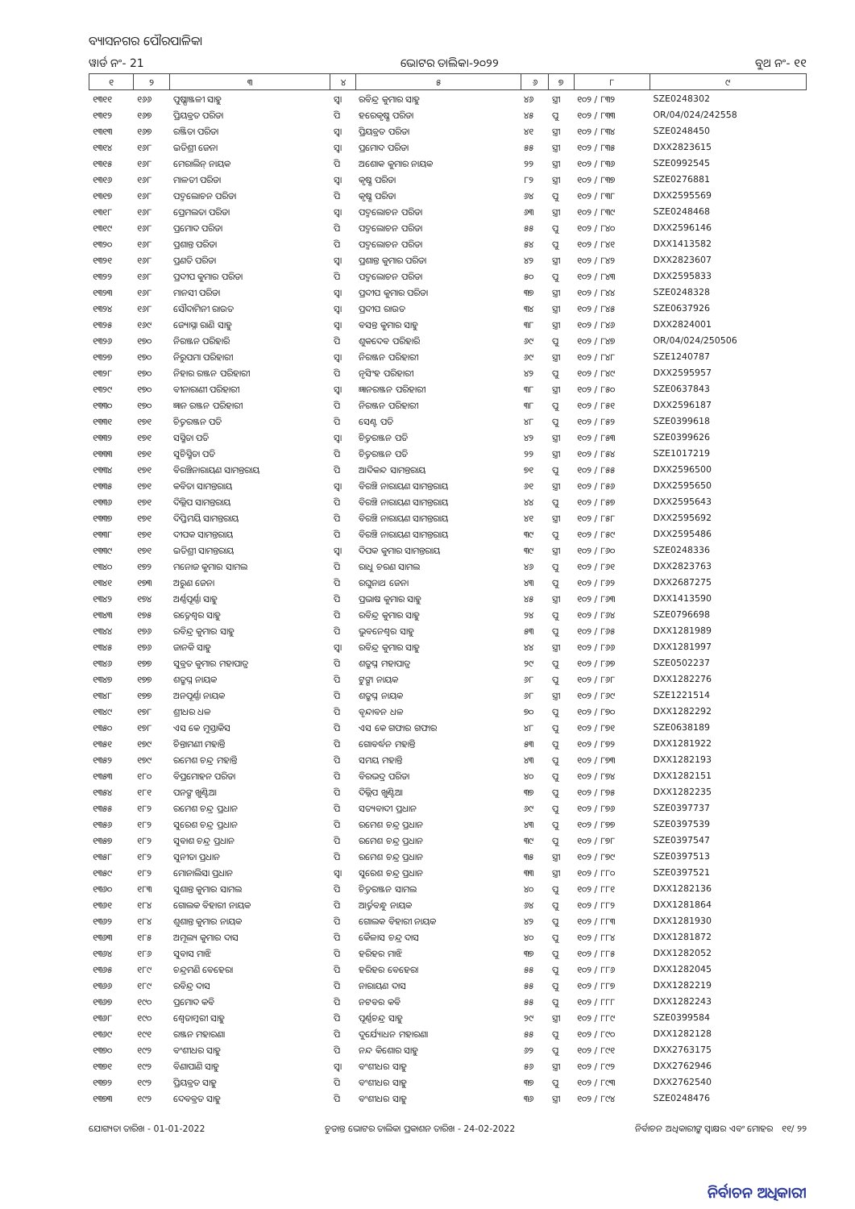ବ୍ୟାସନଗର ପୌରପାଳିକା
ୱାର୍ଡ ନଂ- 21 ଭୋଟର ତାଲିକା-୨୦୨୨ ବୁଥ ନଂ- ୧୧
| ୧ | ୨ | ୩ | ୪ | ୫ | ୬ | ୭ | ୮ | ୯ |
| --- | --- | --- | --- | --- | --- | --- | --- | --- |
| ୧୩୧୧ | ୧୬୬ | ପୁଷ୍ପାଞ୍ଜଳୀ ସାହୁ | ସ୍ୱା | ରବିନ୍ଦ୍ର କୁମାର ସାହୁ | ୪୬ | ସ୍ତ୍ରୀ | ୧୦୨ / ୮୩୨ | SZE0248302 |
| ୧୩୧୨ | ୧୬୭ | ପ୍ରିୟବ୍ରତ ପରିଡା | ପି | ହରେକୃଷ୍ଣ ପରିଡା | ୪୫ | ପୁ | ୧୦୨ / ୮୩୩ | OR/04/024/242558 |
| ୧୩୧୩ | ୧୬୭ | ରଞ୍ଜିତା ପରିଡା | ସ୍ୱା | ପ୍ରିୟବ୍ରତ ପରିଡା | ୪୧ | ସ୍ତ୍ରୀ | ୧୦୨ / ୮୩୪ | SZE0248450 |
| ୧୩୧୪ | ୧୬୮ | ଇତିଶ୍ରୀ ଜେନା | ସ୍ୱା | ପ୍ରମୋଦ ପରିଡା | ୫୫ | ସ୍ତ୍ରୀ | ୧୦୨ / ୮୩୫ | DXX2823615 |
| ୧୩୧୫ | ୧୬୮ | ମେରାଲିନ୍ ନାୟକ | ପି | ଅଶୋକ କୁମାର ନାୟକ | ୨୨ | ସ୍ତ୍ରୀ | ୧୦୨ / ୮୩୬ | SZE0992545 |
| ୧୩୧୬ | ୧୬୮ | ମାଳତୀ ପରିଡା | ସ୍ୱା | କୃଷ୍ଣ ପରିଡା | ୮୨ | ସ୍ତ୍ରୀ | ୧୦୨ / ୮୩୭ | SZE0276881 |
| ୧୩୧୭ | ୧୬୮ | ପଦ୍ମଲୋଚନ ପରିଡା | ପି | କୃଷ୍ଣ ପରିଡା | ୬୪ | ପୁ | ୧୦୨ / ୮୩୮ | DXX2595569 |
| ୧୩୧୮ | ୧୬୮ | ପ୍ରେମଲତା ପରିଡା | ସ୍ୱା | ପଦ୍ମଲୋଚନ ପରିଡା | ୬୩ | ସ୍ତ୍ରୀ | ୧୦୨ / ୮୩୯ | SZE0248468 |
| ୧୩୧୯ | ୧୬୮ | ପ୍ରମୋଦ ପରିଡା | ପି | ପଦ୍ମଲୋଚନ ପରିଡା | ୫୫ | ପୁ | ୧୦୨ / ୮୪୦ | DXX2596146 |
| ୧୩୨୦ | ୧୬୮ | ପ୍ରଶାନ୍ତ ପରିଡା | ପି | ପଦ୍ମଲୋଚନ ପରିଡା | ୫୪ | ପୁ | ୧୦୨ / ୮୪୧ | DXX1413582 |
| ୧୩୨୧ | ୧୬୮ | ପ୍ରଣତି ପରିଡା | ସ୍ୱା | ପ୍ରଶାନ୍ତ କୁମାର ପରିଡା | ୪୨ | ସ୍ତ୍ରୀ | ୧୦୨ / ୮୪୨ | DXX2823607 |
| ୧୩୨୨ | ୧୬୮ | ପ୍ରଦୀପ କୁମାର ପରିଡା | ପି | ପଦ୍ମଲୋଚନ ପରିଡା | ୫୦ | ପୁ | ୧୦୨ / ୮୪୩ | DXX2595833 |
| ୧୩୨୩ | ୧୬୮ | ମାନସୀ ପରିଡା | ସ୍ୱା | ପ୍ରଦୀପ କୁମାର ପରିଡା | ୩୭ | ସ୍ତ୍ରୀ | ୧୦୨ / ୮୪୪ | SZE0248328 |
| ୧୩୨୪ | ୧୬୮ | ସୌଦାମିନୀ ରାଉତ | ସ୍ୱା | ପ୍ରଦୀପ ରାଉତ | ୩୪ | ସ୍ତ୍ରୀ | ୧୦୨ / ୮୪୫ | SZE0637926 |
| ୧୩୨୫ | ୧୬୯ | ଜ୍ୟୋସ୍ନା ରାଣି ସାହୁ | ସ୍ୱା | ବସନ୍ତ କୁମାର ସାହୁ | ୩୮ | ସ୍ତ୍ରୀ | ୧୦୨ / ୮୪୬ | DXX2824001 |
| ୧୩୨୬ | ୧୭୦ | ନିରଞ୍ଜନ ପରିହାରି | ପି | ଶୁକଦେବ ପରିହାରି | ୬୯ | ପୁ | ୧୦୨ / ୮୪୭ | OR/04/024/250506 |
| ୧୩୨୭ | ୧୭୦ | ନିରୁପମା ପରିହାରୀ | ସ୍ୱା | ନିରଞ୍ଜନ ପରିହାରୀ | ୬୯ | ସ୍ତ୍ରୀ | ୧୦୨ / ୮୪୮ | SZE1240787 |
| ୧୩୨୮ | ୧୭୦ | ନିହାର ରଞ୍ଜନ ପରିହାରୀ | ପି | ନୃସିଂହ ପରିହାରୀ | ୪୨ | ପୁ | ୧୦୨ / ୮୪୯ | DXX2595957 |
| ୧୩୨୯ | ୧୭୦ | ବୀନାରାଣୀ ପରିହାରୀ | ସ୍ୱା | ଜ୍ଞାନରଞ୍ଜନ ପରିହାରୀ | ୩୮ | ସ୍ତ୍ରୀ | ୧୦୨ / ୮୫୦ | SZE0637843 |
| ୧୩୩୦ | ୧୭୦ | ଜ୍ଞାନ ରଞ୍ଜନ ପରିହାରୀ | ପି | ନିରଞ୍ଜନ ପରିହାରୀ | ୩୮ | ପୁ | ୧୦୨ / ୮୫୧ | DXX2596187 |
| ୧୩୩୧ | ୧୭୧ | ଚିତ୍ତରଞ୍ଜନ ପତି | ପି | ସେଣ୍ଟ ପତି | ୪୮ | ପୁ | ୧୦୨ / ୮୫୨ | SZE0399618 |
| ୧୩୩୨ | ୧୭୧ | ସସ୍ମିତା ପତି | ସ୍ୱା | ଚିତ୍ତରଞ୍ଜନ ପତି | ୪୨ | ସ୍ତ୍ରୀ | ୧୦୨ / ୮୫୩ | SZE0399626 |
| ୧୩୩୩ | ୧୭୧ | ସୁଚିସ୍ମିତା ପତି | ପି | ଚିତ୍ତରଞ୍ଜନ ପତି | ୨୨ | ସ୍ତ୍ରୀ | ୧୦୨ / ୮୫୪ | SZE1017219 |
| ୧୩୩୪ | ୧୭୧ | ବିରଞ୍ଚିନାରାୟଣ ସାମନ୍ତରାୟ | ପି | ଆଦିକନ୍ଦ ସାମନ୍ତରାୟ | ୭୧ | ପୁ | ୧୦୨ / ୮୫୫ | DXX2596500 |
| ୧୩୩୫ | ୧୭୧ | କବିତା ସାମନ୍ତରାୟ | ସ୍ୱା | ବିରଞ୍ଚି ନାରାୟଣ ସାମନ୍ତରାୟ | ୬୧ | ସ୍ତ୍ରୀ | ୧୦୨ / ୮୫୬ | DXX2595650 |
| ୧୩୩୬ | ୧୭୧ | ଦିଲ୍ଲିପ ସାମନ୍ତରାୟ | ପି | ବିରଞ୍ଚି ନାରାୟଣ ସାମନ୍ତରାୟ | ୪୪ | ପୁ | ୧୦୨ / ୮୫୭ | DXX2595643 |
| ୧୩୩୭ | ୧୭୧ | ଦିପ୍ତିମୟି ସାମନ୍ତରାୟ | ପି | ବିରଞ୍ଚି ନାରାୟଣ ସାମନ୍ତରାୟ | ୪୧ | ସ୍ତ୍ରୀ | ୧୦୨ / ୮୫୮ | DXX2595692 |
| ୧୩୩୮ | ୧୭୧ | ଦୀପକ ସାମନ୍ତରାୟ | ପି | ବିରଞ୍ଚି ନାରାୟଣ ସାମନ୍ତରାୟ | ୩୯ | ପୁ | ୧୦୨ / ୮୫୯ | DXX2595486 |
| ୧୩୩୯ | ୧୭୧ | ଇତିଶ୍ରୀ ସାମନ୍ତରାୟ | ସ୍ୱା | ଦିପକ କୁମାର ସାମନ୍ତରାୟ | ୩୯ | ସ୍ତ୍ରୀ | ୧୦୨ / ୮୬୦ | SZE0248336 |
| ୧୩୪୦ | ୧୭୨ | ମନୋଜ କୁମାର ସାମଲ | ପି | ରାଧୁ ଚରଣ ସାମଲ | ୪୬ | ପୁ | ୧୦୨ / ୮୬୧ | DXX2823763 |
| ୧୩୪୧ | ୧୭୩ | ଅରୁଣ ଜେନା | ପି | ରଘୁନାଥ ଜେନା | ୪୩ | ପୁ | ୧୦୨ / ୮୬୨ | DXX2687275 |
| ୧୩୪୨ | ୧୭୪ | ଅର୍ଣ୍ଣପୂର୍ଣ୍ଣା ସାହୁ | ପି | ପ୍ରଭାଷ କୁମାର ସାହୁ | ୪୫ | ସ୍ତ୍ରୀ | ୧୦୨ / ୮୬୩ | DXX1413590 |
| ୧୩୪୩ | ୧୭୫ | ରତ୍ନେଶ୍ୱର ସାହୁ | ପି | ରବିନ୍ଦ୍ର କୁମାର ସାହୁ | ୨୪ | ପୁ | ୧୦୨ / ୮୬୪ | SZE0796698 |
| ୧୩୪୪ | ୧୭୬ | ରବିନ୍ଦ୍ର କୁମାର ସାହୁ | ପି | ଭୁବନେଶ୍ୱର ସାହୁ | ୫୩ | ପୁ | ୧୦୨ / ୮୬୫ | DXX1281989 |
| ୧୩୪୫ | ୧୭୬ | ଜାନକି ସାହୁ | ସ୍ୱା | ରବିନ୍ଦ୍ର କୁମାର ସାହୁ | ୪୪ | ସ୍ତ୍ରୀ | ୧୦୨ / ୮୬୬ | DXX1281997 |
| ୧୩୪୬ | ୧୭୭ | ସୁବ୍ରତ କୁମାର ମହାପାତ୍ର | ପି | ଶତ୍ରୁଘ୍ନ ମହାପାତ୍ର | ୨୯ | ପୁ | ୧୦୨ / ୮୬୭ | SZE0502237 |
| ୧୩୪୭ | ୧୭୭ | ଶତ୍ରୁଘ୍ନ ନାୟକ | ପି | ଟୁଙ୍ଗା ନାୟକ | ୬୮ | ପୁ | ୧୦୨ / ୮୬୮ | DXX1282276 |
| ୧୩୪୮ | ୧୭୭ | ଅନପୂର୍ଣ୍ଣା ନାୟକ | ପି | ଶତ୍ରୁଘ୍ନ ନାୟକ | ୬୮ | ସ୍ତ୍ରୀ | ୧୦୨ / ୮୬୯ | SZE1221514 |
| ୧୩୪୯ | ୧୭୮ | ଶ୍ରୀଧର ଧଳ | ପି | ବୃନ୍ଦାବନ ଧଳ | ୭୦ | ପୁ | ୧୦୨ / ୮୭୦ | DXX1282292 |
| ୧୩୫୦ | ୧୭୮ | ଏସ କେ ମୁସ୍ତାକିସ | ପି | ଏସ କେ ଗଫାର ଗଫାର | ୪୮ | ପୁ | ୧୦୨ / ୮୭୧ | SZE0638189 |
| ୧୩୫୧ | ୧୭୯ | ଚିନ୍ତାମଣୀ ମହାନ୍ତି | ପି | ଗୋବର୍ଦ୍ଧନ ମହାନ୍ତି | ୫୩ | ପୁ | ୧୦୨ / ୮୭୨ | DXX1281922 |
| ୧୩୫୨ | ୧୭୯ | ରମେଶ ଚନ୍ଦ୍ର ମହାନ୍ତି | ପି | ସମୟ ମହାନ୍ତି | ୪୩ | ପୁ | ୧୦୨ / ୮୭୩ | DXX1282193 |
| ୧୩୫୩ | ୧୮୦ | ବିପ୍ରମୋହନ ପରିଡା | ପି | ବିରଭଦ୍ର ପରିଡା | ୪୦ | ପୁ | ୧୦୨ / ୮୭୪ | DXX1282151 |
| ୧୩୫୪ | ୧୮୧ | ପନଙ୍ଗ ଖୁଣ୍ଟିଆ | ପି | ଦିଲ୍ଲିପ ଖୁଣ୍ଟିଆ | ୩୭ | ପୁ | ୧୦୨ / ୮୭୫ | DXX1282235 |
| ୧୩୫୫ | ୧୮୨ | ରମେଶ ଚନ୍ଦ୍ର ପ୍ରଧାନ | ପି | ସତ୍ୟବାଦୀ ପ୍ରଧାନ | ୬୯ | ପୁ | ୧୦୨ / ୮୭୬ | SZE0397737 |
| ୧୩୫୬ | ୧୮୨ | ସୁରେଶ ଚନ୍ଦ୍ର ପ୍ରଧାନ | ପି | ରମେଶ ଚନ୍ଦ୍ର ପ୍ରଧାନ | ୪୩ | ପୁ | ୧୦୨ / ୮୭୭ | SZE0397539 |
| ୧୩୫୭ | ୧୮୨ | ସୁବାଶ ଚନ୍ଦ୍ର ପ୍ରଧାନ | ପି | ରମେଶ ଚନ୍ଦ୍ର ପ୍ରଧାନ | ୩୯ | ପୁ | ୧୦୨ / ୮୭୮ | SZE0397547 |
| ୧୩୫୮ | ୧୮୨ | ସୁନୀତା ପ୍ରଧାନ | ପି | ରମେଶ ଚନ୍ଦ୍ର ପ୍ରଧାନ | ୩୫ | ସ୍ତ୍ରୀ | ୧୦୨ / ୮୭୯ | SZE0397513 |
| ୧୩୫୯ | ୧୮୨ | ମୋନାଲିସା ପ୍ରଧାନ | ସ୍ୱା | ସୁରେଶ ଚନ୍ଦ୍ର ପ୍ରଧାନ | ୩୩ | ସ୍ତ୍ରୀ | ୧୦୨ / ୮୮୦ | SZE0397521 |
| ୧୩୬୦ | ୧୮୩ | ସୁଶାନ୍ତ କୁମାର ସାମଲ | ପି | ଚିତ୍ତରଞ୍ଜନ ସାମଲ | ୪୦ | ପୁ | ୧୦୨ / ୮୮୧ | DXX1282136 |
| ୧୩୬୧ | ୧୮୪ | ଗୋଲକ ବିହାରୀ ନାୟକ | ପି | ଆର୍ତ୍ତବନ୍ଧୁ ନାୟକ | ୬୪ | ପୁ | ୧୦୨ / ୮୮୨ | DXX1281864 |
| ୧୩୬୨ | ୧୮୪ | ଶୁଶାନ୍ତ କୁମାର ନାୟକ | ପି | ଗୋଲକ ବିହାରୀ ନାୟକ | ୪୨ | ପୁ | ୧୦୨ / ୮୮୩ | DXX1281930 |
| ୧୩୬୩ | ୧୮୫ | ଅମୂଲ୍ୟ କୁମାର ଦାସ | ପି | କୈଳାସ ଚନ୍ଦ୍ର ଦାସ | ୪୦ | ପୁ | ୧୦୨ / ୮୮୪ | DXX1281872 |
| ୧୩୬୪ | ୧୮୬ | ସୁବାସ ମାଝି | ପି | ହରିହର ମାଝି | ୩୭ | ପୁ | ୧୦୨ / ୮୮୫ | DXX1282052 |
| ୧୩୬୫ | ୧୮୯ | ଚନ୍ଦ୍ରମଣି ବେହେରା | ପି | ହରିହର ବେହେରା | ୫୫ | ପୁ | ୧୦୨ / ୮୮୬ | DXX1282045 |
| ୧୩୬୬ | ୧୮୯ | ରବିନ୍ଦ୍ର ଦାସ | ପି | ନାରାୟଣ ଦାସ | ୫୫ | ପୁ | ୧୦୨ / ୮୮୭ | DXX1282219 |
| ୧୩୬୭ | ୧୯୦ | ପ୍ରମୋଦ କବି | ପି | ନଟବର କବି | ୫୫ | ପୁ | ୧୦୨ / ୮୮୮ | DXX1282243 |
| ୧୩୬୮ | ୧୯୦ | ଶ୍ୱେତାମ୍ବରୀ ସାହୁ | ପି | ପୂର୍ଣ୍ଣଚନ୍ଦ୍ର ସାହୁ | ୨୯ | ସ୍ତ୍ରୀ | ୧୦୨ / ୮୮୯ | SZE0399584 |
| ୧୩୬୯ | ୧୯୧ | ରଞ୍ଜନ ମହାରଣା | ପି | ଦୁର୍ଯ୍ୟୋଧନ ମହାରଣା | ୫୫ | ପୁ | ୧୦୨ / ୮୯୦ | DXX1282128 |
| ୧୩୭୦ | ୧୯୨ | ବଂଶୀଧର ସାହୁ | ପି | ନନ୍ଦ କିଶୋର ସାହୁ | ୬୨ | ପୁ | ୧୦୨ / ୮୯୧ | DXX2763175 |
| ୧୩୭୧ | ୧୯୨ | ବିଣାପାଣି ସାହୁ | ସ୍ୱା | ବଂଶୀଧର ସାହୁ | ୫୬ | ସ୍ତ୍ରୀ | ୧୦୨ / ୮୯୨ | DXX2762946 |
| ୧୩୭୨ | ୧୯୨ | ପ୍ରିୟବ୍ରତ ସାହୁ | ପି | ବଂଶୀଧର ସାହୁ | ୩୭ | ପୁ | ୧୦୨ / ୮୯୩ | DXX2762540 |
| ୧୩୭୩ | ୧୯୨ | ଦେବବ୍ରତ ସାହୁ | ପି | ବଂଶୀଧର ସାହୁ | ୩୬ | ସ୍ତ୍ରୀ | ୧୦୨ / ୮୯୪ | SZE0248476 |
ଯୋଗ୍ୟତା ତାରିଖ - 01-01-2022 ଚୁଡାନ୍ତ ଭୋଟର ତାଲିକା ପ୍ରକାଶନ ତାରିଖ - 24-02-2022 ନିର୍ବାଚନ ଅଧିକାରୀଙ୍କ ସ୍ୱାକ୍ଷର ଏବଂ ମୋହର ୧୧/ ୨୨
ନିର୍ବାଚନ ଅଧିକାରୀ